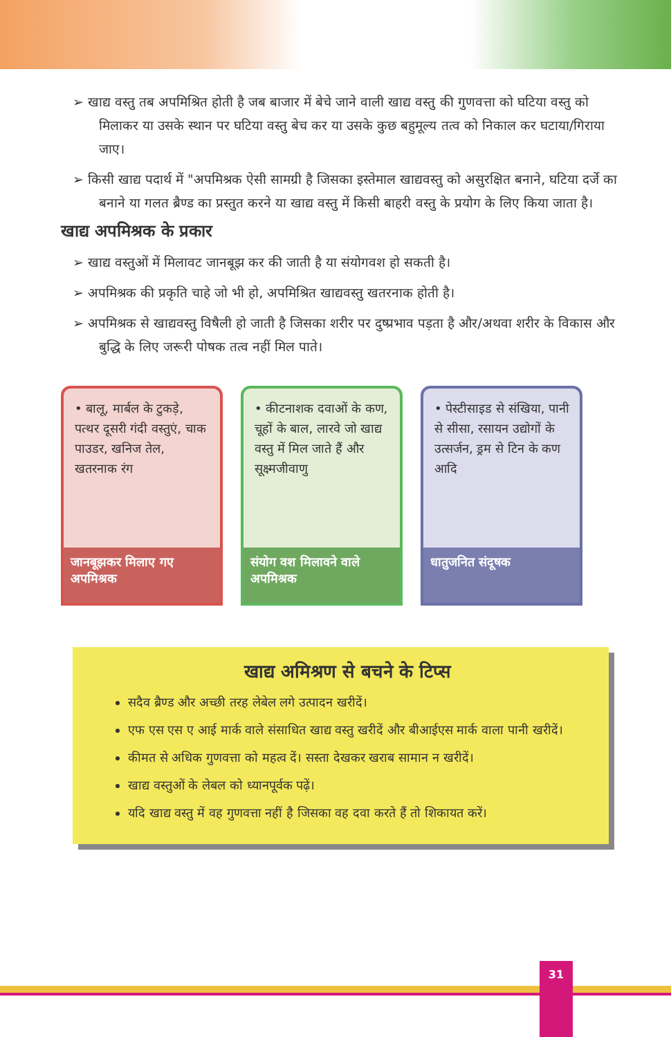➢ खाद्य वस्तु तब अपमिश्रित होती है जब बाजार में बेचे जाने वाली खाद्य वस्तु की गुणवत्ता को घटिया वस्तु को मिलाकर या उसके स्थान पर घटिया वस्तु बेच कर या उसके कुछ बहुमूल्य तत्व को निकाल कर घटाया/गिराया जाए।
➢ किसी खाद्य पदार्थ में "अपमिश्रक ऐसी सामग्री है जिसका इस्तेमाल खाद्यवस्तु को असुरक्षित बनाने, घटिया दर्जे का बनाने या गलत ब्रैण्ड का प्रस्तुत करने या खाद्य वस्तु में किसी बाहरी वस्तु के प्रयोग के लिए किया जाता है।
खाद्य अपमिश्रक के प्रकार
➢ खाद्य वस्तुओं में मिलावट जानबूझ कर की जाती है या संयोगवश हो सकती है।
➢ अपमिश्रक की प्रकृति चाहे जो भी हो, अपमिश्रित खाद्यवस्तु खतरनाक होती है।
➢ अपमिश्रक से खाद्यवस्तु विषैली हो जाती है जिसका शरीर पर दुष्प्रभाव पड़ता है और/अथवा शरीर के विकास और बुद्धि के लिए जरूरी पोषक तत्व नहीं मिल पाते।
• बालू, मार्बल के टुकड़े, पत्थर दूसरी गंदी वस्तुएं, चाक पाउडर, खनिज तेल, खतरनाक रंग
जानबूझकर मिलाए गए अपमिश्रक
• कीटनाशक दवाओं के कण, चूहों के बाल, लारवे जो खाद्य वस्तु में मिल जाते हैं और सूक्ष्मजीवाणु
संयोग वश मिलावने वाले अपमिश्रक
• पेस्टीसाइड से संखिया, पानी से सीसा, रसायन उद्योगों के उत्सर्जन, ड्रम से टिन के कण आदि
धातुजनित संदूषक
खाद्य अमिश्रण से बचने के टिप्स
सदैव ब्रैण्ड और अच्छी तरह लेबेल लगे उत्पादन खरीदें।
एफ एस एस ए आई मार्क वाले संसाधित खाद्य वस्तु खरीदें और बीआईएस मार्क वाला पानी खरीदें।
कीमत से अधिक गुणवत्ता को महत्व दें। सस्ता देखकर खराब सामान न खरीदें।
खाद्य वस्तुओं के लेबल को ध्यानपूर्वक पढ़ें।
यदि खाद्य वस्तु में वह गुणवत्ता नहीं है जिसका वह दवा करते हैं तो शिकायत करें।
31